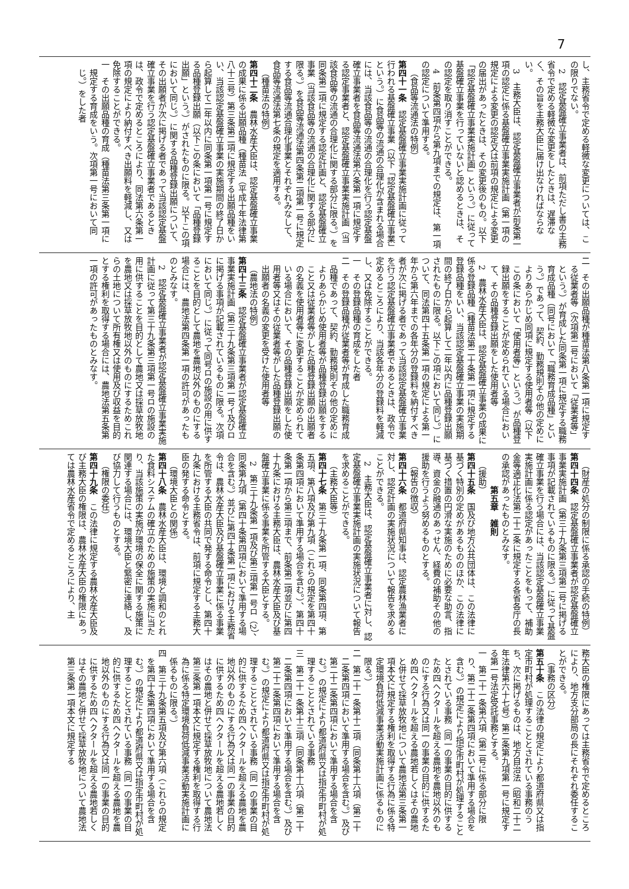7
し、主務省令で定める軽微な変更については、この限りでない。
2　認定基盤確立事業者は、前項ただし書の主務省令で定める軽微な変更をしたときは、遅滞なく、その旨を主務大臣に届け出なければならない。
3　主務大臣は、認定基盤確立事業者が前条第一項の認定に係る基盤確立事業実施計画（第一項の規定による変更の認定又は前項の規定による変更の届出があったときは、その変更後のもの。以下「認定基盤確立事業実施計画」という。）に従って基盤確立事業を行っていないと認めるときは、その認定を取り消すことができる。
4　前条第四項から第九項までの規定は、第一項の認定について準用する。
（食品等流通法の特例）
第四十一条　認定基盤確立事業実施計画に従って行われる基盤確立事業（以下「認定基盤確立事業」という。）に食品等の流通の合理化が含まれる場合には、当該食品等の流通の合理化を行う認定基盤確立事業者を食品等流通法第六条第一項に規定する認定事業者と、認定基盤確立事業実施計画（当該食品等の流通の合理化に関する部分に限る。）を同条第二項に規定する認定計画と、認定基盤確立事業（当該食品等の流通の合理化に関する部分に限る。）を食品等流通法第四条第二項第一号に規定する食品等流通合理化事業とそれぞれみなして、食品等流通法第七条の規定を適用する。
（種苗法の特例）
第四十二条　農林水産大臣は、認定基盤確立事業の成果に係る出願品種（種苗法（平成十年法律第八十三号）第三条第二項に規定する出願品種をいい、当該認定基盤確立事業の実施期間の終了日から起算して二年以内に同条第一項第一号に規定する品種登録出願（以下この条において「品種登録出願」という。）がされたものに限る。以下この項において同じ。）に関する品種登録出願について、その出願者が次に掲げる者であって当該認定基盤確立事業を行う認定基盤確立事業者であるときは、政令で定めるところにより、同法第六条第一項の規定により納付すべき出願料を軽減し、又は免除することができる。
一　その出願品種の育成（種苗法第三条第一項に規定する育成をいう。次項第一号において同じ。）をした者
二　その出願品種が種苗法第八条第一項に規定する従業者等（次項第二号において「従業者等」という。）が育成した同条第一項に規定する職務育成品種（同号において「職務育成品種」という。）であって、契約、勤務規則その他の定めによりあらかじめ同項に規定する使用者等（以下この条において「使用者等」という。）が品種登録出願をすることが定められている場合において、その品種登録出願をした使用者等
2　農林水産大臣は、認定基盤確立事業の成果に係る登録品種（種苗法第二十条第一項に規定する登録品種をいい、当該認定基盤確立事業の実施期間の終了日から起算して二年以内に品種登録出願されたものに限る。以下この項において同じ。）について、同法第四十五条第一項の規定による第一年から第六年までの各年分の登録料を納付すべき者が次に掲げる者であって当該認定基盤確立事業を行う認定基盤確立事業者であるときは、政令で定めるところにより、当該各年分の登録料を軽減し、又は免除することができる。
一　その登録品種の育成をした者
二　その登録品種が従業者等が育成した職務育成品種であって、契約、勤務規則その他の定めによりあらかじめ使用者等が品種登録出願をすること又は従業者等がした品種登録出願の出願者の名義を使用者等に変更することが定められている場合において、その品種登録出願をした使用者等又はその従業者等がした品種登録出願の出願者の名義の変更を受けた使用者等
（農地法の特例）
第四十三条　認定基盤確立事業者が認定基盤確立事業実施計画（第三十九条第三項第一号イ及びロに掲げる事項が記載されているものに限る。次項において同じ。）に従って同号ロの施設の用に供することを目的として農地を農地以外のものにする場合には、農地法第四条第一項の許可があったものとみなす。
2　認定基盤確立事業者が認定基盤確立事業実施計画に従って第三十九条第三項第一号ロの施設の用に供することを目的として農地又は採草放牧地を農地又は採草放牧地以外のものにするためこれらの土地について所有権又は使用及び収益を目的とする権利を取得する場合には、農地法第五条第一項の許可があったものとみなす。
（財産の処分の制限に係る承認の手続の特例）
第四十四条　認定基盤確立事業者が認定基盤確立事業実施計画（第三十九条第三項第二号に掲げる事項が記載されているものに限る。）に従って基盤確立事業を行う場合には、当該認定基盤確立事業実施計画に係る認定があったことをもって、補助金等適正化法第二十二条に規定する各省各庁の長の承認があったものとみなす。
第五章　雑則
（援助）
第四十五条　国及び地方公共団体は、この法律に基づく特別の定めがあるもののほか、この法律に基づく措置の円滑な実施のために必要な助言、指導、資金の融通のあっせん、経費の補助その他の援助を行うよう努めるものとする。
（報告の徴収）
第四十六条　都道府県知事は、認定農林漁業者に対し、認定計画の実施状況について報告を求めることができる。
2　主務大臣は、認定基盤確立事業者に対し、認定基盤確立事業実施計画の実施状況について報告を求めることができる。
（主務大臣等）
第四十七条　第三十九条第一項、同条第四項、第五項、第八項及び第九項（これらの規定を第四十条第四項において準用する場合を含む。）、第四十条第一項から第三項まで、前条第二項並びに第四十九条における主務大臣は、農林水産大臣及び基盤確立事業に係る事業を所管する大臣とする。
2　第三十九条第一項及び第三項第一号ロ（2）、同条第九項（第四十条第四項において準用する場合を含む。）並びに第四十条第一項における主務省令は、農林水産大臣及び基盤確立事業に係る事業を所管する大臣の共同で発する命令とし、第四十九条における主務省令は、前項に規定する主務大臣の発する命令とする。
（環境大臣との関係）
第四十八条　農林水産大臣は、環境と調和のとれた食料システムの確立のための施策の実施に当たり、当該施策の実施が環境の保全に関する施策に関連する場合には、環境大臣と緊密に連絡し、及び協力して行うものとする。
（権限の委任）
第四十九条　この法律に規定する農林水産大臣及び主務大臣の権限は、農林水産大臣の権限にあっては農林水産省令で定めるところにより、主
務大臣の権限にあっては主務省令で定めるところにより、地方支分部局の長にそれぞれ委任することができる。
（事務の区分）
第五十条　この法律の規定により都道府県又は指定市町村が処理することとされている事務のうち、次に掲げるものは、地方自治法（昭和二十二年法律第六十七号）第二条第九項第一号に規定する第一号法定受託事務とする。
一　第二十一条第六項（第二号に係る部分に限り、第二十二条第四項において準用する場合を含む。）の規定により指定市町村が処理することとされている事務（同一の事業の目的に供するため四ヘクタールを超える農地を農地以外のものにする行為又は同一の事業の目的に供するため四ヘクタールを超える農地若しくはその農地と併せて採草放牧地について農地法第三条第一項本文に規定する権利を取得する行為に係る特定環境負荷低減事業活動実施計画に係るものに限る。）
二　第二十一条第十二項（同条第十六項（第二十二条第四項において準用する場合を含む。）及び第二十二条第四項において準用する場合を含む。）の規定により都道府県又は指定市町村が処理することとされている事務
三　第二十一条第十三項（同条第十六項（第二十二条第四項において準用する場合を含む。）及び第二十二条第四項において準用する場合を含む。）の規定により都道府県又は指定市町村が処理することとされている事務（同一の事業の目的に供するため四ヘクタールを超える農地を農地以外のものにする行為又は同一の事業の目的に供するため四ヘクタールを超える農地若しくはその農地と併せて採草放牧地について農地法第三条第一項本文に規定する権利を取得する行為に係る特定環境負荷低減事業活動実施計画に係るものに限る。）
四　第三十九条第五項及び第六項（これらの規定を第四十条第四項において準用する場合を含む。）の規定により都道府県又は指定市町村が処理することとされている事務（同一の事業の目的に供するため四ヘクタールを超える農地を農地以外のものにする行為又は同一の事業の目的に供するため四ヘクタールを超える農地若しくはその農地と併せて採草放牧地について農地法第三条第一項本文に規定する